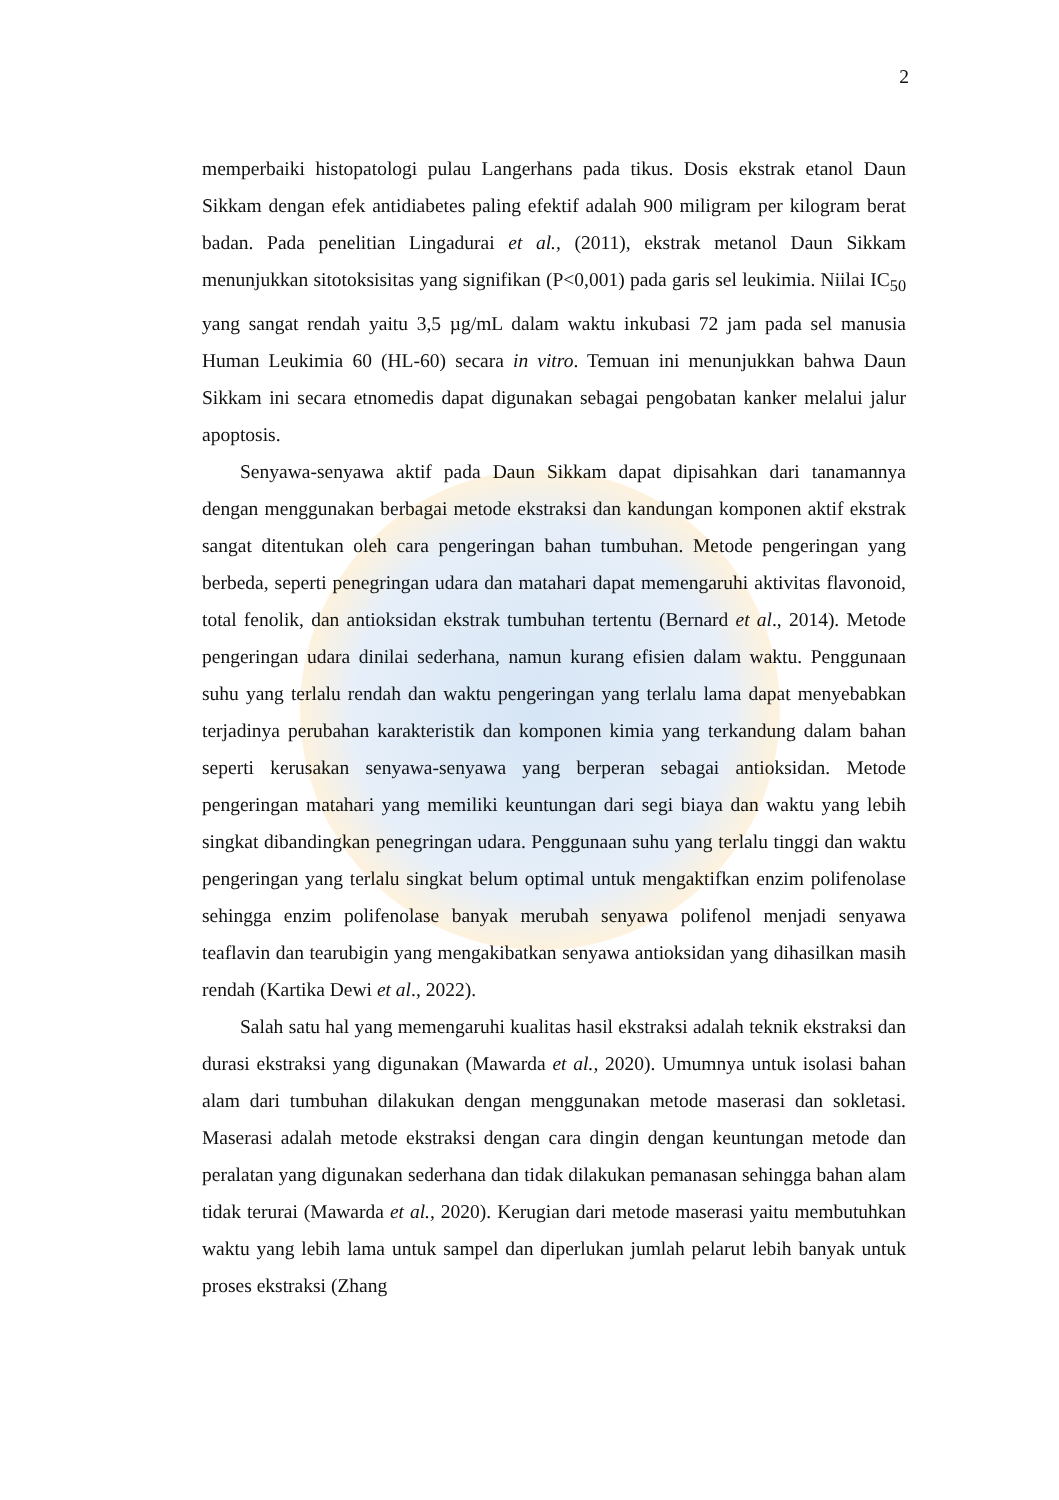2
memperbaiki histopatologi pulau Langerhans pada tikus. Dosis ekstrak etanol Daun Sikkam dengan efek antidiabetes paling efektif adalah 900 miligram per kilogram berat badan. Pada penelitian Lingadurai et al., (2011), ekstrak metanol Daun Sikkam menunjukkan sitotoksisitas yang signifikan (P<0,001) pada garis sel leukimia. Niilai IC<sub>50</sub> yang sangat rendah yaitu 3,5 µg/mL dalam waktu inkubasi 72 jam pada sel manusia Human Leukimia 60 (HL-60) secara in vitro. Temuan ini menunjukkan bahwa Daun Sikkam ini secara etnomedis dapat digunakan sebagai pengobatan kanker melalui jalur apoptosis.
Senyawa-senyawa aktif pada Daun Sikkam dapat dipisahkan dari tanamannya dengan menggunakan berbagai metode ekstraksi dan kandungan komponen aktif ekstrak sangat ditentukan oleh cara pengeringan bahan tumbuhan. Metode pengeringan yang berbeda, seperti penegringan udara dan matahari dapat memengaruhi aktivitas flavonoid, total fenolik, dan antioksidan ekstrak tumbuhan tertentu (Bernard et al., 2014). Metode pengeringan udara dinilai sederhana, namun kurang efisien dalam waktu. Penggunaan suhu yang terlalu rendah dan waktu pengeringan yang terlalu lama dapat menyebabkan terjadinya perubahan karakteristik dan komponen kimia yang terkandung dalam bahan seperti kerusakan senyawa-senyawa yang berperan sebagai antioksidan. Metode pengeringan matahari yang memiliki keuntungan dari segi biaya dan waktu yang lebih singkat dibandingkan penegringan udara. Penggunaan suhu yang terlalu tinggi dan waktu pengeringan yang terlalu singkat belum optimal untuk mengaktifkan enzim polifenolase sehingga enzim polifenolase banyak merubah senyawa polifenol menjadi senyawa teaflavin dan tearubigin yang mengakibatkan senyawa antioksidan yang dihasilkan masih rendah (Kartika Dewi et al., 2022).
Salah satu hal yang memengaruhi kualitas hasil ekstraksi adalah teknik ekstraksi dan durasi ekstraksi yang digunakan (Mawarda et al., 2020). Umumnya untuk isolasi bahan alam dari tumbuhan dilakukan dengan menggunakan metode maserasi dan sokletasi. Maserasi adalah metode ekstraksi dengan cara dingin dengan keuntungan metode dan peralatan yang digunakan sederhana dan tidak dilakukan pemanasan sehingga bahan alam tidak terurai (Mawarda et al., 2020). Kerugian dari metode maserasi yaitu membutuhkan waktu yang lebih lama untuk sampel dan diperlukan jumlah pelarut lebih banyak untuk proses ekstraksi (Zhang